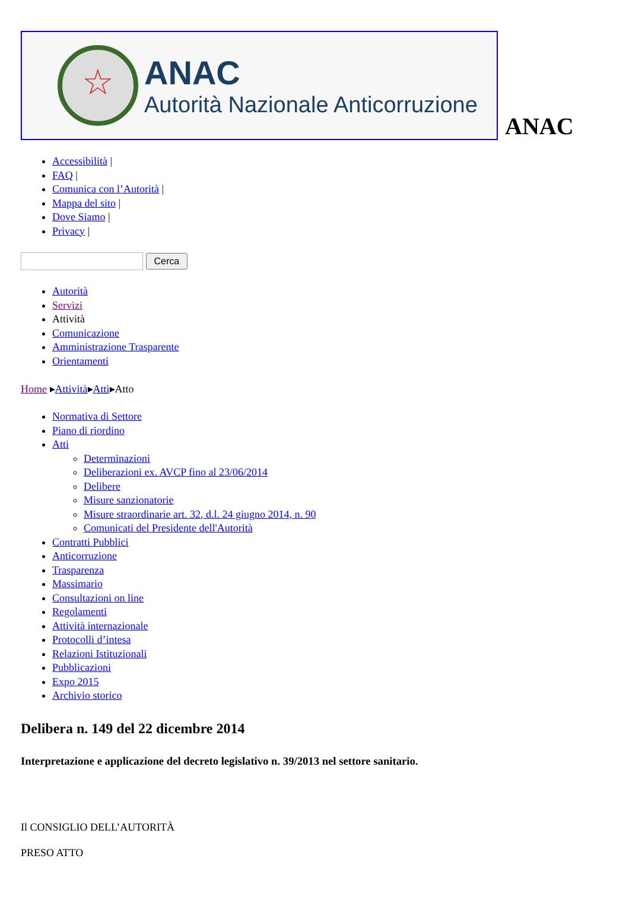☆
ANAC
Autorità Nazionale Anticorruzione
ANAC
Accessibilità |
FAQ |
Comunica con l’Autorità |
Mappa del sito |
Dove Siamo |
Privacy |
Cerca
Autorità
Servizi
Attività
Comunicazione
Amministrazione Trasparente
Orientamenti
Home ▸Attività▸Atti▸Atto
Normativa di Settore
Piano di riordino
Atti
Determinazioni
Deliberazioni ex. AVCP fino al 23/06/2014
Delibere
Misure sanzionatorie
Misure straordinarie art. 32, d.l. 24 giugno 2014, n. 90
Comunicati del Presidente dell'Autorità
Contratti Pubblici
Anticorruzione
Trasparenza
Massimario
Consultazioni on line
Regolamenti
Attività internazionale
Protocolli d’intesa
Relazioni Istituzionali
Pubblicazioni
Expo 2015
Archivio storico
Delibera n. 149 del 22 dicembre 2014
Interpretazione e applicazione del decreto legislativo n. 39/2013 nel settore sanitario.
Il CONSIGLIO DELL’AUTORITÀ
PRESO ATTO